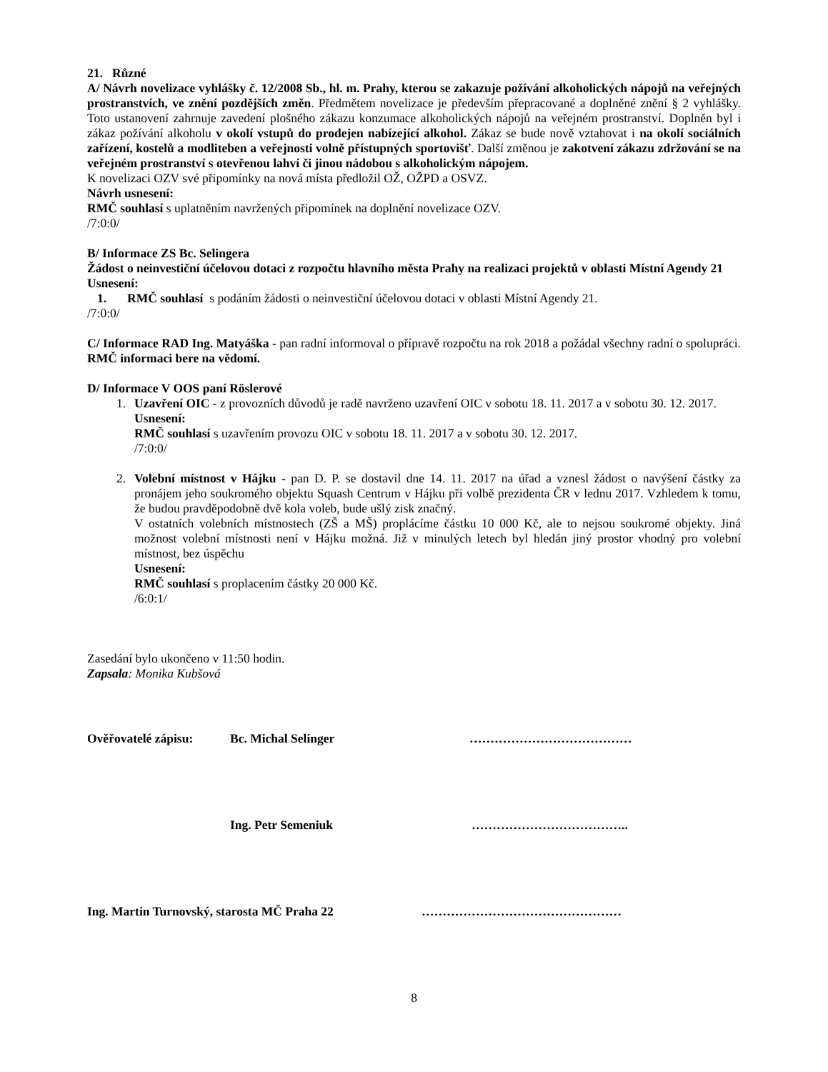21. Různé
A/ Návrh novelizace vyhlášky č. 12/2008 Sb., hl. m. Prahy, kterou se zakazuje požívání alkoholických nápojů na veřejných prostranstvích, ve znění pozdějších změn. Předmětem novelizace je především přepracované a doplněné znění § 2 vyhlášky. Toto ustanovení zahrnuje zavedení plošného zákazu konzumace alkoholických nápojů na veřejném prostranství. Doplněn byl i zákaz požívání alkoholu v okolí vstupů do prodejen nabízející alkohol. Zákaz se bude nově vztahovat i na okolí sociálních zařízení, kostelů a modliteben a veřejnosti volně přístupných sportovišť. Další změnou je zakotvení zákazu zdržování se na veřejném prostranství s otevřenou lahví či jinou nádobou s alkoholickým nápojem.
K novelizaci OZV své připomínky na nová místa předložil OŽ, OŽPD a OSVZ.
Návrh usnesení:
RMČ souhlasí s uplatněním navržených připomínek na doplnění novelizace OZV.
/7:0:0/
B/ Informace ZS Bc. Selingera
Žádost o neinvestiční účelovou dotaci z rozpočtu hlavního města Prahy na realizaci projektů v oblasti Místní Agendy 21
Usnesení:
1. RMČ souhlasí s podáním žádosti o neinvestiční účelovou dotaci v oblasti Místní Agendy 21.
/7:0:0/
C/ Informace RAD Ing. Matyáška - pan radní informoval o přípravě rozpočtu na rok 2018 a požádal všechny radní o spolupráci. RMČ informaci bere na vědomí.
D/ Informace V OOS paní Röslerové
1. Uzavření OIC - z provozních důvodů je radě navrženo uzavření OIC v sobotu 18. 11. 2017 a v sobotu 30. 12. 2017.
Usnesení:
RMČ souhlasí s uzavřením provozu OIC v sobotu 18. 11. 2017 a v sobotu 30. 12. 2017.
/7:0:0/
2. Volební místnost v Hájku - pan D. P. se dostavil dne 14. 11. 2017 na úřad a vznesl žádost o navýšení částky za pronájem jeho soukromého objektu Squash Centrum v Hájku při volbě prezidenta ČR v lednu 2017. Vzhledem k tomu, že budou pravděpodobně dvě kola voleb, bude ušlý zisk značný.
V ostatních volebních místnostech (ZŠ a MŠ) proplácíme částku 10 000 Kč, ale to nejsou soukromé objekty. Jiná možnost volební místnosti není v Hájku možná. Již v minulých letech byl hledán jiný prostor vhodný pro volební místnost, bez úspěchu
Usnesení:
RMČ souhlasí s proplacením částky 20 000 Kč.
/6:0:1/
Zasedání bylo ukončeno v 11:50 hodin.
Zapsala: Monika Kubšová
Ověřovatelé zápisu: Bc. Michal Selinger …………………………………
Ing. Petr Semeniuk ………………………………..
Ing. Martin Turnovský, starosta MČ Praha 22 …………………………………………
8